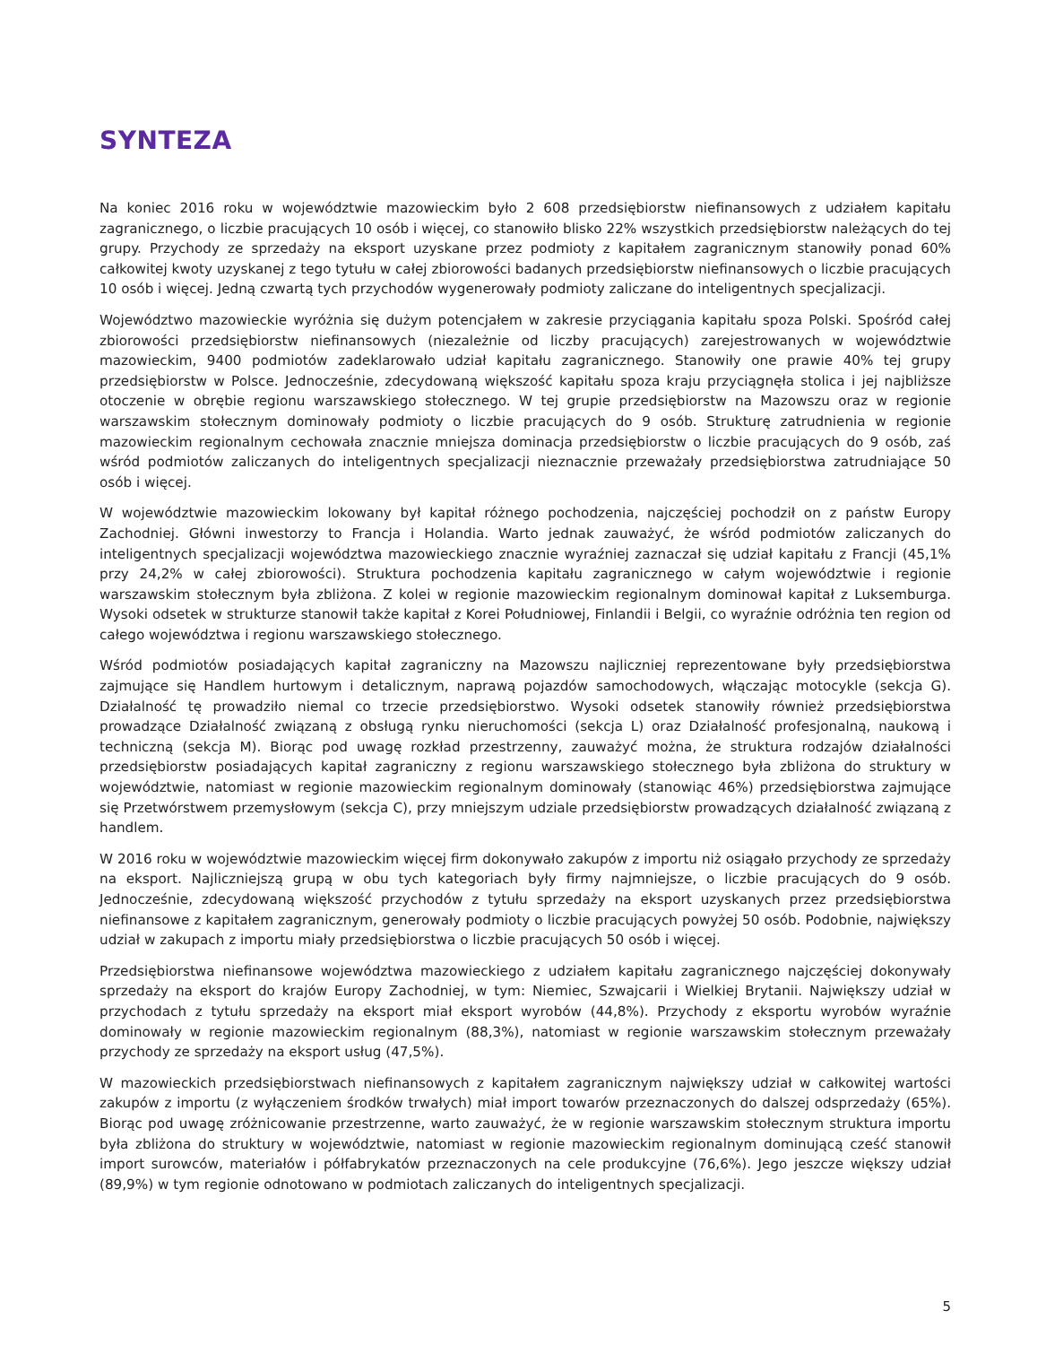SYNTEZA
Na koniec 2016 roku w województwie mazowieckim było 2 608 przedsiębiorstw niefinansowych z udziałem kapitału zagranicznego, o liczbie pracujących 10 osób i więcej, co stanowiło blisko 22% wszystkich przedsiębiorstw należących do tej grupy. Przychody ze sprzedaży na eksport uzyskane przez podmioty z kapitałem zagranicznym stanowiły ponad 60% całkowitej kwoty uzyskanej z tego tytułu w całej zbiorowości badanych przedsiębiorstw niefinansowych o liczbie pracujących 10 osób i więcej. Jedną czwartą tych przychodów wygenerowały podmioty zaliczane do inteligentnych specjalizacji.
Województwo mazowieckie wyróżnia się dużym potencjałem w zakresie przyciągania kapitału spoza Polski. Spośród całej zbiorowości przedsiębiorstw niefinansowych (niezależnie od liczby pracujących) zarejestrowanych w województwie mazowieckim, 9400 podmiotów zadeklarowało udział kapitału zagranicznego. Stanowiły one prawie 40% tej grupy przedsiębiorstw w Polsce. Jednocześnie, zdecydowaną większość kapitału spoza kraju przyciągnęła stolica i jej najbliższe otoczenie w obrębie regionu warszawskiego stołecznego. W tej grupie przedsiębiorstw na Mazowszu oraz w regionie warszawskim stołecznym dominowały podmioty o liczbie pracujących do 9 osób. Strukturę zatrudnienia w regionie mazowieckim regionalnym cechowała znacznie mniejsza dominacja przedsiębiorstw o liczbie pracujących do 9 osób, zaś wśród podmiotów zaliczanych do inteligentnych specjalizacji nieznacznie przeważały przedsiębiorstwa zatrudniające 50 osób i więcej.
W województwie mazowieckim lokowany był kapitał różnego pochodzenia, najczęściej pochodził on z państw Europy Zachodniej. Główni inwestorzy to Francja i Holandia. Warto jednak zauważyć, że wśród podmiotów zaliczanych do inteligentnych specjalizacji województwa mazowieckiego znacznie wyraźniej zaznaczał się udział kapitału z Francji (45,1% przy 24,2% w całej zbiorowości). Struktura pochodzenia kapitału zagranicznego w całym województwie i regionie warszawskim stołecznym była zbliżona. Z kolei w regionie mazowieckim regionalnym dominował kapitał z Luksemburga. Wysoki odsetek w strukturze stanowił także kapitał z Korei Południowej, Finlandii i Belgii, co wyraźnie odróżnia ten region od całego województwa i regionu warszawskiego stołecznego.
Wśród podmiotów posiadających kapitał zagraniczny na Mazowszu najliczniej reprezentowane były przedsiębiorstwa zajmujące się Handlem hurtowym i detalicznym, naprawą pojazdów samochodowych, włączając motocykle (sekcja G). Działalność tę prowadziło niemal co trzecie przedsiębiorstwo. Wysoki odsetek stanowiły również przedsiębiorstwa prowadzące Działalność związaną z obsługą rynku nieruchomości (sekcja L) oraz Działalność profesjonalną, naukową i techniczną (sekcja M). Biorąc pod uwagę rozkład przestrzenny, zauważyć można, że struktura rodzajów działalności przedsiębiorstw posiadających kapitał zagraniczny z regionu warszawskiego stołecznego była zbliżona do struktury w województwie, natomiast w regionie mazowieckim regionalnym dominowały (stanowiąc 46%) przedsiębiorstwa zajmujące się Przetwórstwem przemysłowym (sekcja C), przy mniejszym udziale przedsiębiorstw prowadzących działalność związaną z handlem.
W 2016 roku w województwie mazowieckim więcej firm dokonywało zakupów z importu niż osiągało przychody ze sprzedaży na eksport. Najliczniejszą grupą w obu tych kategoriach były firmy najmniejsze, o liczbie pracujących do 9 osób. Jednocześnie, zdecydowaną większość przychodów z tytułu sprzedaży na eksport uzyskanych przez przedsiębiorstwa niefinansowe z kapitałem zagranicznym, generowały podmioty o liczbie pracujących powyżej 50 osób. Podobnie, największy udział w zakupach z importu miały przedsiębiorstwa o liczbie pracujących 50 osób i więcej.
Przedsiębiorstwa niefinansowe województwa mazowieckiego z udziałem kapitału zagranicznego najczęściej dokonywały sprzedaży na eksport do krajów Europy Zachodniej, w tym: Niemiec, Szwajcarii i Wielkiej Brytanii. Największy udział w przychodach z tytułu sprzedaży na eksport miał eksport wyrobów (44,8%). Przychody z eksportu wyrobów wyraźnie dominowały w regionie mazowieckim regionalnym (88,3%), natomiast w regionie warszawskim stołecznym przeważały przychody ze sprzedaży na eksport usług (47,5%).
W mazowieckich przedsiębiorstwach niefinansowych z kapitałem zagranicznym największy udział w całkowitej wartości zakupów z importu (z wyłączeniem środków trwałych) miał import towarów przeznaczonych do dalszej odsprzedaży (65%). Biorąc pod uwagę zróżnicowanie przestrzenne, warto zauważyć, że w regionie warszawskim stołecznym struktura importu była zbliżona do struktury w województwie, natomiast w regionie mazowieckim regionalnym dominującą cześć stanowił import surowców, materiałów i półfabrykatów przeznaczonych na cele produkcyjne (76,6%). Jego jeszcze większy udział (89,9%) w tym regionie odnotowano w podmiotach zaliczanych do inteligentnych specjalizacji.
5